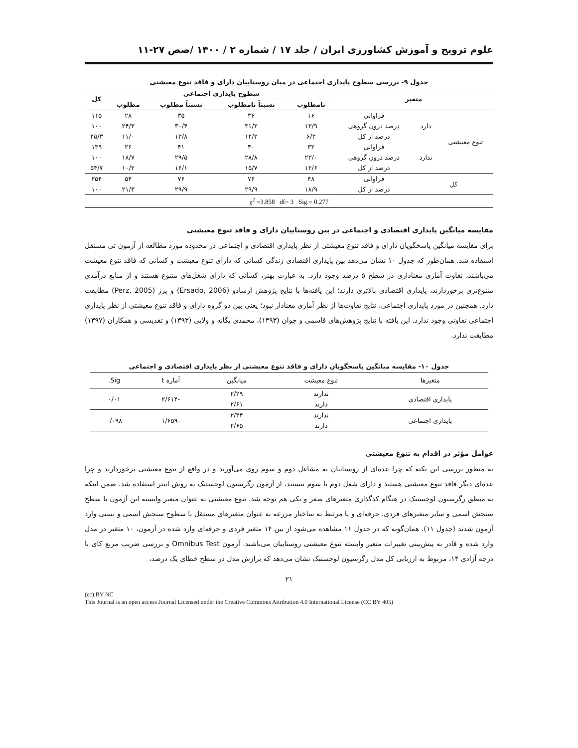علوم ترویج و آموزش کشاورزی ایران / جلد ۱۷ / شماره ۲ / ۱۴۰۰ /صص ۲۷-۱۱
جدول ۹- بررسی سطوح پایداری اجتماعی در میان روستاییان دارای و فاقد تنوع معیشتی
| متغیر | | | سطوح پایداری اجتماعی | | | | کل |
| --- | --- | --- | --- | --- | --- | --- | --- |
| | | | نامطلوب | نسبتاً نامطلوب | نسبتاً مطلوب | مطلوب | |
| تنوع معیشتی | دارد | فراوانی | ۱۶ | ۳۶ | ۳۵ | ۲۸ | ۱۱۵ |
| | | درصد درون گروهی | ۱۳/۹ | ۳۱/۳ | ۳۰/۴ | ۲۴/۳ | ۱۰۰ |
| | | درصد از کل | ۶/۳ | ۱۴/۲ | ۱۳/۸ | ۱۱/۰ | ۴۵/۳ |
| | ندارد | فراوانی | ۳۲ | ۴۰ | ۴۱ | ۲۶ | ۱۳۹ |
| | | درصد درون گروهی | ۲۳/۰ | ۲۸/۸ | ۲۹/۵ | ۱۸/۷ | ۱۰۰ |
| | | درصد از کل | ۱۲/۶ | ۱۵/۷ | ۱۶/۱ | ۱۰/۲ | ۵۴/۷ |
| کل | | فراوانی | ۴۸ | ۷۶ | ۷۶ | ۵۴ | ۲۵۴ |
| | | درصد از کل | ۱۸/۹ | ۲۹/۹ | ۲۹/۹ | ۲۱/۳ | ۱۰۰ |
| χ<sup>2</sup> =3.858 df= 3 Sig.= 0.277 | | | | | | | |
مقایسه میانگین پایداری اقتصادی و اجتماعی در بین روستاییان دارای و فاقد تنوع معیشتی
برای مقایسه میانگین پاسخگویان دارای و فاقد تنوع معیشتی از نظر پایداری اقتصادی و اجتماعی در محدوده مورد مطالعه از آزمون تی مستقل استفاده شد. همان‌طور که جدول ۱۰ نشان می‌دهد بین پایداری اقتصادی زندگی کسانی که دارای تنوع معیشت و کسانی که فاقد تنوع معیشت می‌باشند، تفاوت آماری معناداری در سطح ۵ درصد وجود دارد. به عبارت بهتر، کسانی که دارای شغل‌های متنوع هستند و از منابع درآمدی متنوع‌تری برخوردارند، پایداری اقتصادی بالاتری دارند؛ این یافته‌ها با نتایج پژوهش ارسادو (Ersado, 2006) و پرز (Perz, 2005) مطابقت دارد. همچنین در مورد پایداری اجتماعی، نتایج تفاوت‌ها از نظر آماری معنادار نبود؛ یعنی بین دو گروه دارای و فاقد تنوع معیشتی از نظر پایداری اجتماعی تفاوتی وجود ندارد. این یافته با نتایج پژوهش‌های قاسمی و جوان (۱۳۹۳)، محمدی یگانه و ولایی (۱۳۹۳) و تقدیسی و همکاران (۱۳۹۷) مطابقت ندارد.
جدول ۱۰- مقایسه میانگین پاسخگویان دارای و فاقد تنوع معیشتی از نظر پایداری اقتصادی و اجتماعی
| متغیرها | تنوع معیشت | میانگین | آماره t | Sig. |
| --- | --- | --- | --- | --- |
| پایداری اقتصادی | ندارند | ۲/۲۹ | -۲/۶۱۴ | ۰/۰۱ |
| | دارند | ۲/۶۱ | | |
| پایداری اجتماعی | ندارند | ۲/۴۴ | -۱/۶۵۹ | ۰/۰۹۸ |
| | دارند | ۲/۶۵ | | |
عوامل مؤثر در اقدام به تنوع معیشتی
به منظور بررسی این نکته که چرا عده‌ای از روستاییان به مشاغل دوم و سوم روی می‌آورند و در واقع از تنوع معیشتی برخوردارند و چرا عده‌ای دیگر فاقد تنوع معیشتی هستند و دارای شغل دوم یا سوم نیستند، از آزمون رگرسیون لوجستیک به روش اینتر استفاده شد. ضمن اینکه به منطق رگرسیون لوجستیک در هنگام کدگذاری متغیرهای صفر و یکی هم توجه شد. تنوع معیشتی به عنوان متغیر وابسته این آزمون با سطح سنجش اسمی و سایر متغیرهای فردی، حرفه‌ای و یا مرتبط به ساختار مزرعه به عنوان متغیرهای مستقل با سطوح سنجش اسمی و نسبی وارد آزمون شدند (جدول ۱۱). همان‌گونه که در جدول ۱۱ مشاهده می‌شود از بین ۱۴ متغیر فردی و حرفه‌ای وارد شده در آزمون، ۱۰ متغیر در مدل وارد شده و قادر به پیش‌بینی تغییرات متغیر وابسته تنوع معیشتی روستاییان می‌باشند. آزمون Omnibus Test و بررسی ضریب مربع کای با درجه آزادی ۱۴، مربوط به ارزیابی کل مدل رگرسیون لوجستیک نشان می‌دهد که برازش مدل در سطح خطای یک درصد،
۲۱
(cc) BY NC
This Journal is an open access Journal Licensed under the Creative Commons Attribution 4.0 International License (CC BY 405)